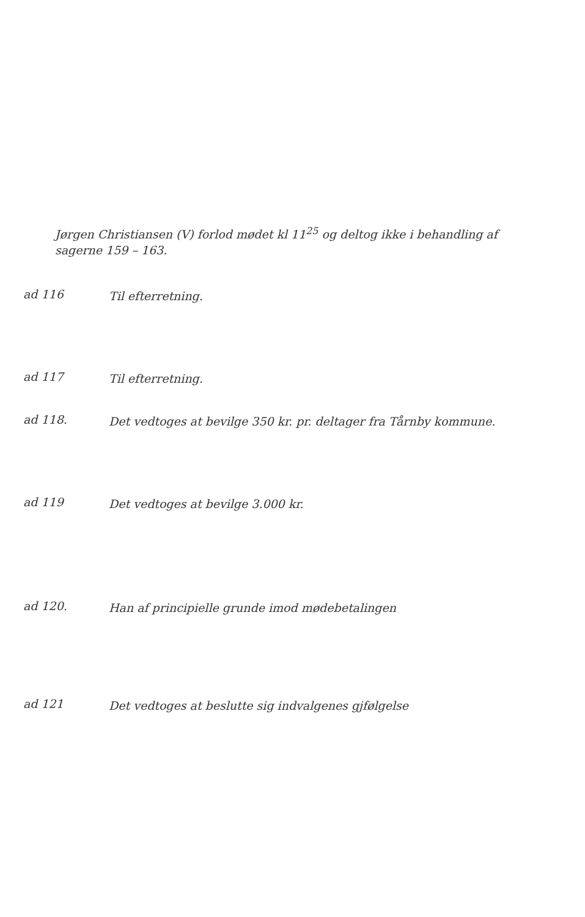Jørgen Christiansen (V) forlod mødet kl 11<sup>25</sup> og deltog ikke i behandling af sagerne 159 – 163.
ad 116
Til efterretning.
ad 117
Til efterretning.
ad 118.
Det vedtoges at bevilge 350 kr. pr. deltager fra Tårnby kommune.
ad 119
Det vedtoges at bevilge 3.000 kr.
ad 120.
Han af principielle grunde imod mødebetalingen
ad 121
Det vedtoges at beslutte sig indvalgenes gjfølgelse